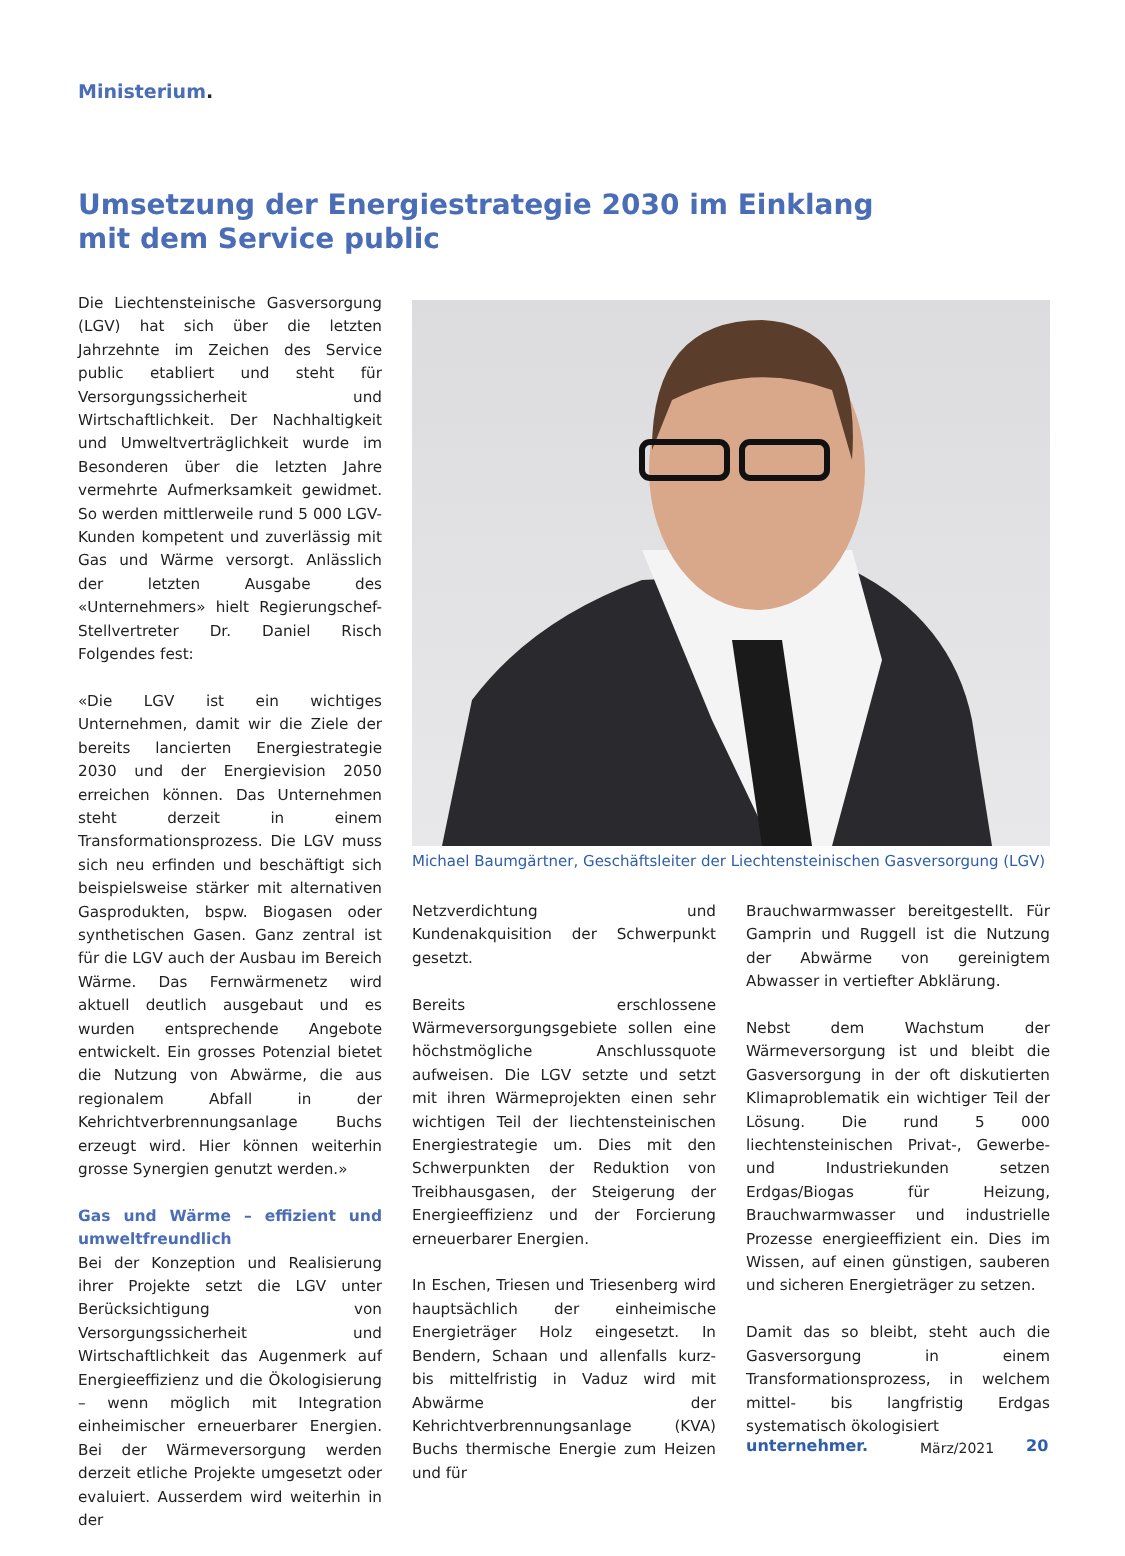Ministerium.
Umsetzung der Energiestrategie 2030 im Einklang
mit dem Service public
Die Liechtensteinische Gasversorgung (LGV) hat sich über die letzten Jahrzehnte im Zeichen des Service public etabliert und steht für Versorgungssicherheit und Wirtschaftlichkeit. Der Nachhaltigkeit und Umweltverträglichkeit wurde im Besonderen über die letzten Jahre vermehrte Aufmerksamkeit gewidmet. So werden mittlerweile rund 5 000 LGV-Kunden kompetent und zuverlässig mit Gas und Wärme versorgt. Anlässlich der letzten Ausgabe des «Unternehmers» hielt Regierungschef-Stellvertreter Dr. Daniel Risch Folgendes fest:
«Die LGV ist ein wichtiges Unternehmen, damit wir die Ziele der bereits lancierten Energiestrategie 2030 und der Energievision 2050 erreichen können. Das Unternehmen steht derzeit in einem Transformationsprozess. Die LGV muss sich neu erfinden und beschäftigt sich beispielsweise stärker mit alternativen Gasprodukten, bspw. Biogasen oder synthetischen Gasen. Ganz zentral ist für die LGV auch der Ausbau im Bereich Wärme. Das Fernwärmenetz wird aktuell deutlich ausgebaut und es wurden entsprechende Angebote entwickelt. Ein grosses Potenzial bietet die Nutzung von Abwärme, die aus regionalem Abfall in der Kehrichtverbrennungsanlage Buchs erzeugt wird. Hier können weiterhin grosse Synergien genutzt werden.»
Gas und Wärme – effizient und umweltfreundlich
Bei der Konzeption und Realisierung ihrer Projekte setzt die LGV unter Berücksichtigung von Versorgungssicherheit und Wirtschaftlichkeit das Augenmerk auf Energieeffizienz und die Ökologisierung – wenn möglich mit Integration einheimischer erneuerbarer Energien. Bei der Wärmeversorgung werden derzeit etliche Projekte umgesetzt oder evaluiert. Ausserdem wird weiterhin in der
Michael Baumgärtner, Geschäftsleiter der Liechtensteinischen Gasversorgung (LGV)
Netzverdichtung und Kundenakquisition der Schwerpunkt gesetzt.
Bereits erschlossene Wärmeversorgungsgebiete sollen eine höchstmögliche Anschlussquote aufweisen. Die LGV setzte und setzt mit ihren Wärmeprojekten einen sehr wichtigen Teil der liechtensteinischen Energiestrategie um. Dies mit den Schwerpunkten der Reduktion von Treibhausgasen, der Steigerung der Energieeffizienz und der Forcierung erneuerbarer Energien.
In Eschen, Triesen und Triesenberg wird hauptsächlich der einheimische Energieträger Holz eingesetzt. In Bendern, Schaan und allenfalls kurz- bis mittelfristig in Vaduz wird mit Abwärme der Kehrichtverbrennungsanlage (KVA) Buchs thermische Energie zum Heizen und für
Brauchwarmwasser bereitgestellt. Für Gamprin und Ruggell ist die Nutzung der Abwärme von gereinigtem Abwasser in vertiefter Abklärung.
Nebst dem Wachstum der Wärmeversorgung ist und bleibt die Gasversorgung in der oft diskutierten Klimaproblematik ein wichtiger Teil der Lösung. Die rund 5 000 liechtensteinischen Privat-, Gewerbe- und Industriekunden setzen Erdgas/Biogas für Heizung, Brauchwarmwasser und industrielle Prozesse energieeffizient ein. Dies im Wissen, auf einen günstigen, sauberen und sicheren Energieträger zu setzen.
Damit das so bleibt, steht auch die Gasversorgung in einem Transformationsprozess, in welchem mittel- bis langfristig Erdgas systematisch ökologisiert
unternehmer. März/2021 20